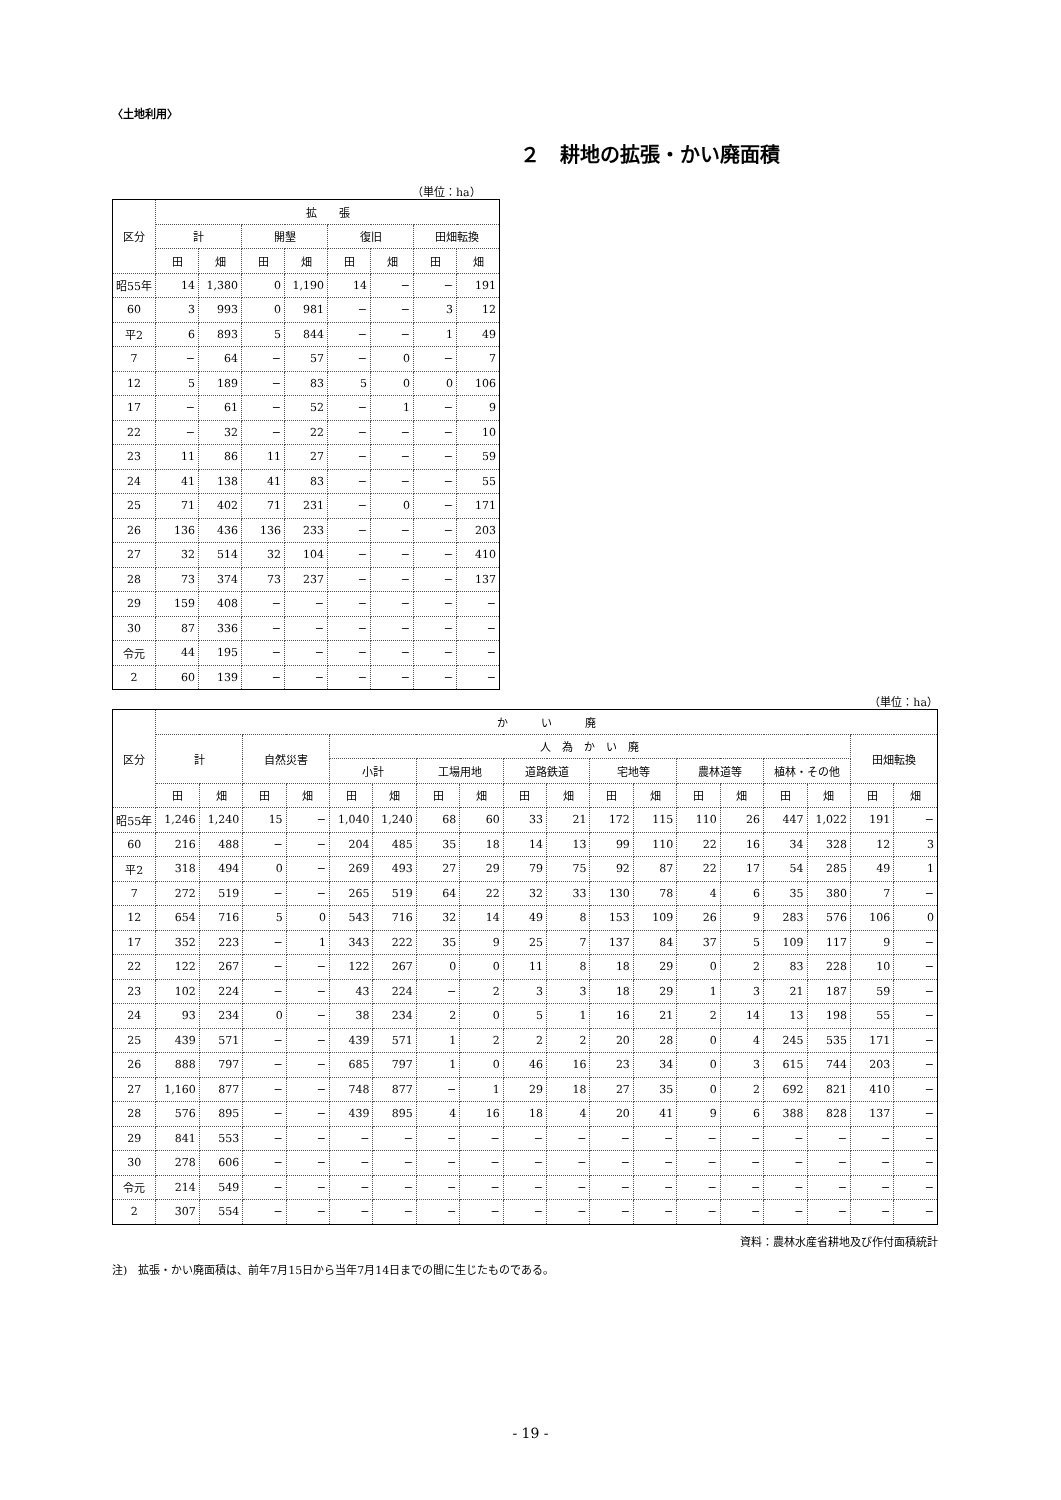〈土地利用〉
２　耕地の拡張・かい廃面積
（単位：ha）
| 区分 | 拡 張 | | | | | | | |
| --- | --- | --- | --- | --- | --- | --- | --- | --- |
| | 計 | | 開墾 | | 復旧 | | 田畑転換 | |
| | 田 | 畑 | 田 | 畑 | 田 | 畑 | 田 | 畑 |
| 昭55年 | 14 | 1,380 | 0 | 1,190 | 14 | − | − | 191 |
| 60 | 3 | 993 | 0 | 981 | − | − | 3 | 12 |
| 平2 | 6 | 893 | 5 | 844 | − | − | 1 | 49 |
| 7 | − | 64 | − | 57 | − | 0 | − | 7 |
| 12 | 5 | 189 | − | 83 | 5 | 0 | 0 | 106 |
| 17 | − | 61 | − | 52 | − | 1 | − | 9 |
| 22 | − | 32 | − | 22 | − | − | − | 10 |
| 23 | 11 | 86 | 11 | 27 | − | − | − | 59 |
| 24 | 41 | 138 | 41 | 83 | − | − | − | 55 |
| 25 | 71 | 402 | 71 | 231 | − | 0 | − | 171 |
| 26 | 136 | 436 | 136 | 233 | − | − | − | 203 |
| 27 | 32 | 514 | 32 | 104 | − | − | − | 410 |
| 28 | 73 | 374 | 73 | 237 | − | − | − | 137 |
| 29 | 159 | 408 | − | − | − | − | − | − |
| 30 | 87 | 336 | − | − | − | − | − | − |
| 令元 | 44 | 195 | − | − | − | − | − | − |
| 2 | 60 | 139 | − | − | − | − | − | − |
（単位：ha）
| 区分 | か い 廃 | | | | | | | | | | | | | | | | | |
| --- | --- | --- | --- | --- | --- | --- | --- | --- | --- | --- | --- | --- | --- | --- | --- | --- | --- | --- |
| | 計 | | 自然災害 | | 人 為 か い 廃 | | | | | | | | | | | | 田畑転換 | |
| | | | | | 小計 | | 工場用地 | | 道路鉄道 | | 宅地等 | | 農林道等 | | 植林・その他 | | | |
| | 田 | 畑 | 田 | 畑 | 田 | 畑 | 田 | 畑 | 田 | 畑 | 田 | 畑 | 田 | 畑 | 田 | 畑 | 田 | 畑 |
| 昭55年 | 1,246 | 1,240 | 15 | − | 1,040 | 1,240 | 68 | 60 | 33 | 21 | 172 | 115 | 110 | 26 | 447 | 1,022 | 191 | − |
| 60 | 216 | 488 | − | − | 204 | 485 | 35 | 18 | 14 | 13 | 99 | 110 | 22 | 16 | 34 | 328 | 12 | 3 |
| 平2 | 318 | 494 | 0 | − | 269 | 493 | 27 | 29 | 79 | 75 | 92 | 87 | 22 | 17 | 54 | 285 | 49 | 1 |
| 7 | 272 | 519 | − | − | 265 | 519 | 64 | 22 | 32 | 33 | 130 | 78 | 4 | 6 | 35 | 380 | 7 | − |
| 12 | 654 | 716 | 5 | 0 | 543 | 716 | 32 | 14 | 49 | 8 | 153 | 109 | 26 | 9 | 283 | 576 | 106 | 0 |
| 17 | 352 | 223 | − | 1 | 343 | 222 | 35 | 9 | 25 | 7 | 137 | 84 | 37 | 5 | 109 | 117 | 9 | − |
| 22 | 122 | 267 | − | − | 122 | 267 | 0 | 0 | 11 | 8 | 18 | 29 | 0 | 2 | 83 | 228 | 10 | − |
| 23 | 102 | 224 | − | − | 43 | 224 | − | 2 | 3 | 3 | 18 | 29 | 1 | 3 | 21 | 187 | 59 | − |
| 24 | 93 | 234 | 0 | − | 38 | 234 | 2 | 0 | 5 | 1 | 16 | 21 | 2 | 14 | 13 | 198 | 55 | − |
| 25 | 439 | 571 | − | − | 439 | 571 | 1 | 2 | 2 | 2 | 20 | 28 | 0 | 4 | 245 | 535 | 171 | − |
| 26 | 888 | 797 | − | − | 685 | 797 | 1 | 0 | 46 | 16 | 23 | 34 | 0 | 3 | 615 | 744 | 203 | − |
| 27 | 1,160 | 877 | − | − | 748 | 877 | − | 1 | 29 | 18 | 27 | 35 | 0 | 2 | 692 | 821 | 410 | − |
| 28 | 576 | 895 | − | − | 439 | 895 | 4 | 16 | 18 | 4 | 20 | 41 | 9 | 6 | 388 | 828 | 137 | − |
| 29 | 841 | 553 | − | − | − | − | − | − | − | − | − | − | − | − | − | − | − | − |
| 30 | 278 | 606 | − | − | − | − | − | − | − | − | − | − | − | − | − | − | − | − |
| 令元 | 214 | 549 | − | − | − | − | − | − | − | − | − | − | − | − | − | − | − | − |
| 2 | 307 | 554 | − | − | − | − | − | − | − | − | − | − | − | − | − | − | − | − |
資料：農林水産省耕地及び作付面積統計
注)　拡張・かい廃面積は、前年7月15日から当年7月14日までの間に生じたものである。
- 19 -